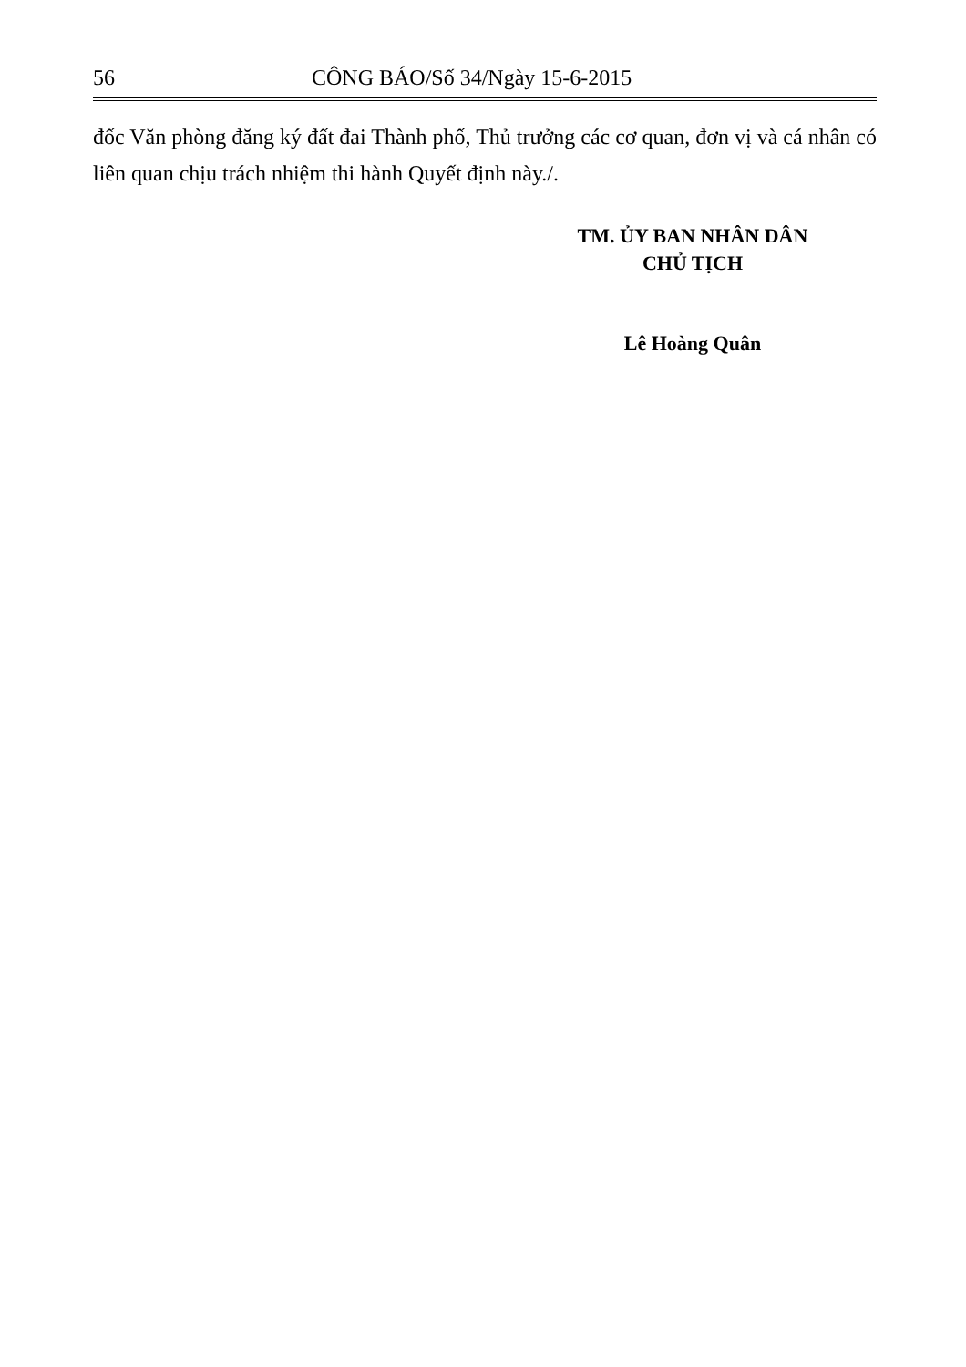56 CÔNG BÁO/Số 34/Ngày 15-6-2015
đốc Văn phòng đăng ký đất đai Thành phố, Thủ trưởng các cơ quan, đơn vị và cá nhân có liên quan chịu trách nhiệm thi hành Quyết định này./.
TM. ỦY BAN NHÂN DÂN
CHỦ TỊCH
Lê Hoàng Quân